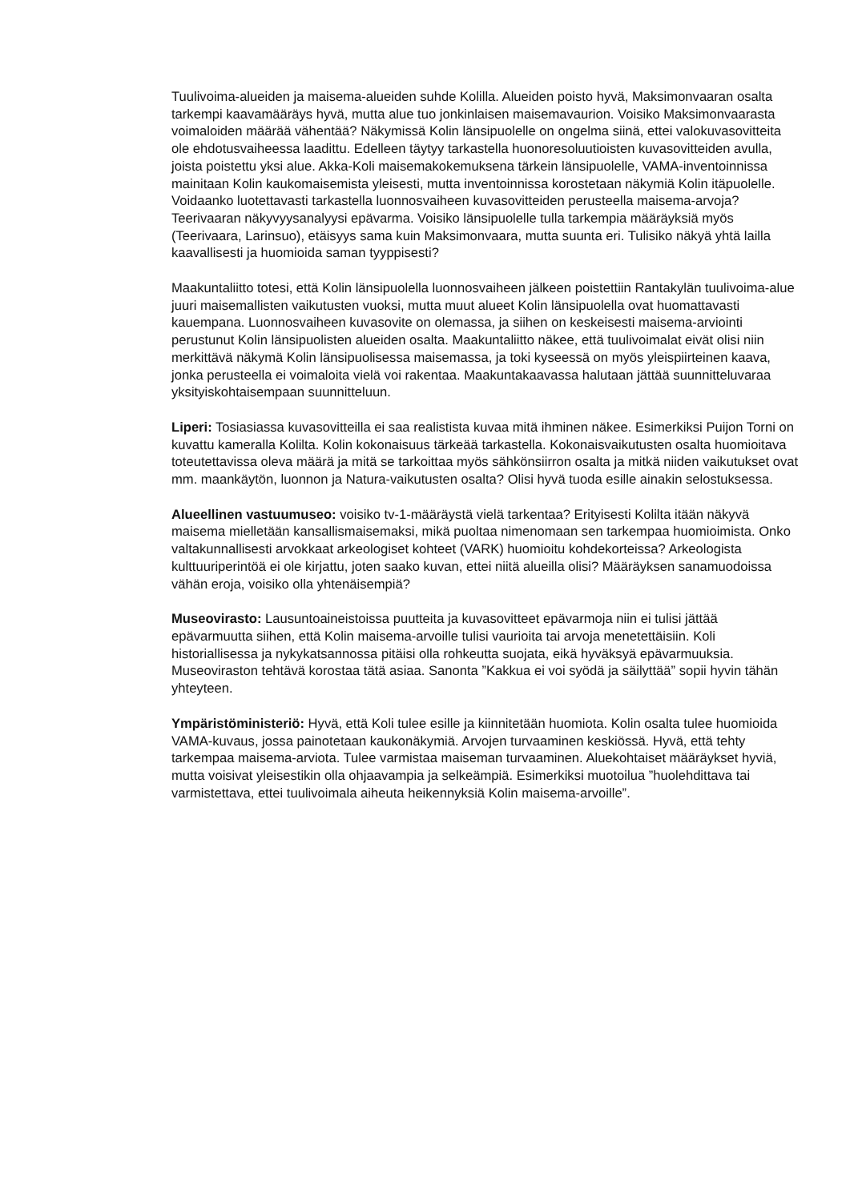Tuulivoima-alueiden ja maisema-alueiden suhde Kolilla. Alueiden poisto hyvä, Maksimonvaaran osalta tarkempi kaavamääräys hyvä, mutta alue tuo jonkinlaisen maisemavaurion. Voisiko Maksimonvaarasta voimaloiden määrää vähentää? Näkymissä Kolin länsipuolelle on ongelma siinä, ettei valokuvasovitteita ole ehdotusvaiheessa laadittu. Edelleen täytyy tarkastella huonoresoluutioisten kuvasovitteiden avulla, joista poistettu yksi alue. Akka-Koli maisemakokemuksena tärkein länsipuolelle, VAMA-inventoinnissa mainitaan Kolin kaukomaisemista yleisesti, mutta inventoinnissa korostetaan näkymiä Kolin itäpuolelle. Voidaanko luotettavasti tarkastella luonnosvaiheen kuvasovitteiden perusteella maisema-arvoja? Teerivaaran näkyvyysanalyysi epävarma. Voisiko länsipuolelle tulla tarkempia määräyksiä myös (Teerivaara, Larinsuo), etäisyys sama kuin Maksimonvaara, mutta suunta eri. Tulisiko näkyä yhtä lailla kaavallisesti ja huomioida saman tyyppisesti?
Maakuntaliitto totesi, että Kolin länsipuolella luonnosvaiheen jälkeen poistettiin Rantakylän tuulivoima-alue juuri maisemallisten vaikutusten vuoksi, mutta muut alueet Kolin länsipuolella ovat huomattavasti kauempana. Luonnosvaiheen kuvasovite on olemassa, ja siihen on keskeisesti maisema-arviointi perustunut Kolin länsipuolisten alueiden osalta. Maakuntaliitto näkee, että tuulivoimalat eivät olisi niin merkittävä näkymä Kolin länsipuolisessa maisemassa, ja toki kyseessä on myös yleispiirteinen kaava, jonka perusteella ei voimaloita vielä voi rakentaa. Maakuntakaavassa halutaan jättää suunnitteluvaraa yksityiskohtaisempaan suunnitteluun.
Liperi: Tosiasiassa kuvasovitteilla ei saa realistista kuvaa mitä ihminen näkee. Esimerkiksi Puijon Torni on kuvattu kameralla Kolilta. Kolin kokonaisuus tärkeää tarkastella. Kokonaisvaikutusten osalta huomioitava toteutettavissa oleva määrä ja mitä se tarkoittaa myös sähkönsiirron osalta ja mitkä niiden vaikutukset ovat mm. maankäytön, luonnon ja Natura-vaikutusten osalta? Olisi hyvä tuoda esille ainakin selostuksessa.
Alueellinen vastuumuseo: voisiko tv-1-määräystä vielä tarkentaa? Erityisesti Kolilta itään näkyvä maisema mielletään kansallismaisemaksi, mikä puoltaa nimenomaan sen tarkempaa huomioimista. Onko valtakunnallisesti arvokkaat arkeologiset kohteet (VARK) huomioitu kohdekorteissa? Arkeologista kulttuuriperintöä ei ole kirjattu, joten saako kuvan, ettei niitä alueilla olisi? Määräyksen sanamuodoissa vähän eroja, voisiko olla yhtenäisempiä?
Museovirasto: Lausuntoaineistoissa puutteita ja kuvasovitteet epävarmoja niin ei tulisi jättää epävarmuutta siihen, että Kolin maisema-arvoille tulisi vaurioita tai arvoja menetettäisiin. Koli historiallisessa ja nykykatsannossa pitäisi olla rohkeutta suojata, eikä hyväksyä epävarmuuksia. Museoviraston tehtävä korostaa tätä asiaa. Sanonta ”Kakkua ei voi syödä ja säilyttää” sopii hyvin tähän yhteyteen.
Ympäristöministeriö: Hyvä, että Koli tulee esille ja kiinnitetään huomiota. Kolin osalta tulee huomioida VAMA-kuvaus, jossa painotetaan kaukonäkymiä. Arvojen turvaaminen keskiössä. Hyvä, että tehty tarkempaa maisema-arviota. Tulee varmistaa maiseman turvaaminen. Aluekohtaiset määräykset hyviä, mutta voisivat yleisestikin olla ohjaavampia ja selkeämpiä. Esimerkiksi muotoilua ”huolehdittava tai varmistettava, ettei tuulivoimala aiheuta heikennyksiä Kolin maisema-arvoille”.